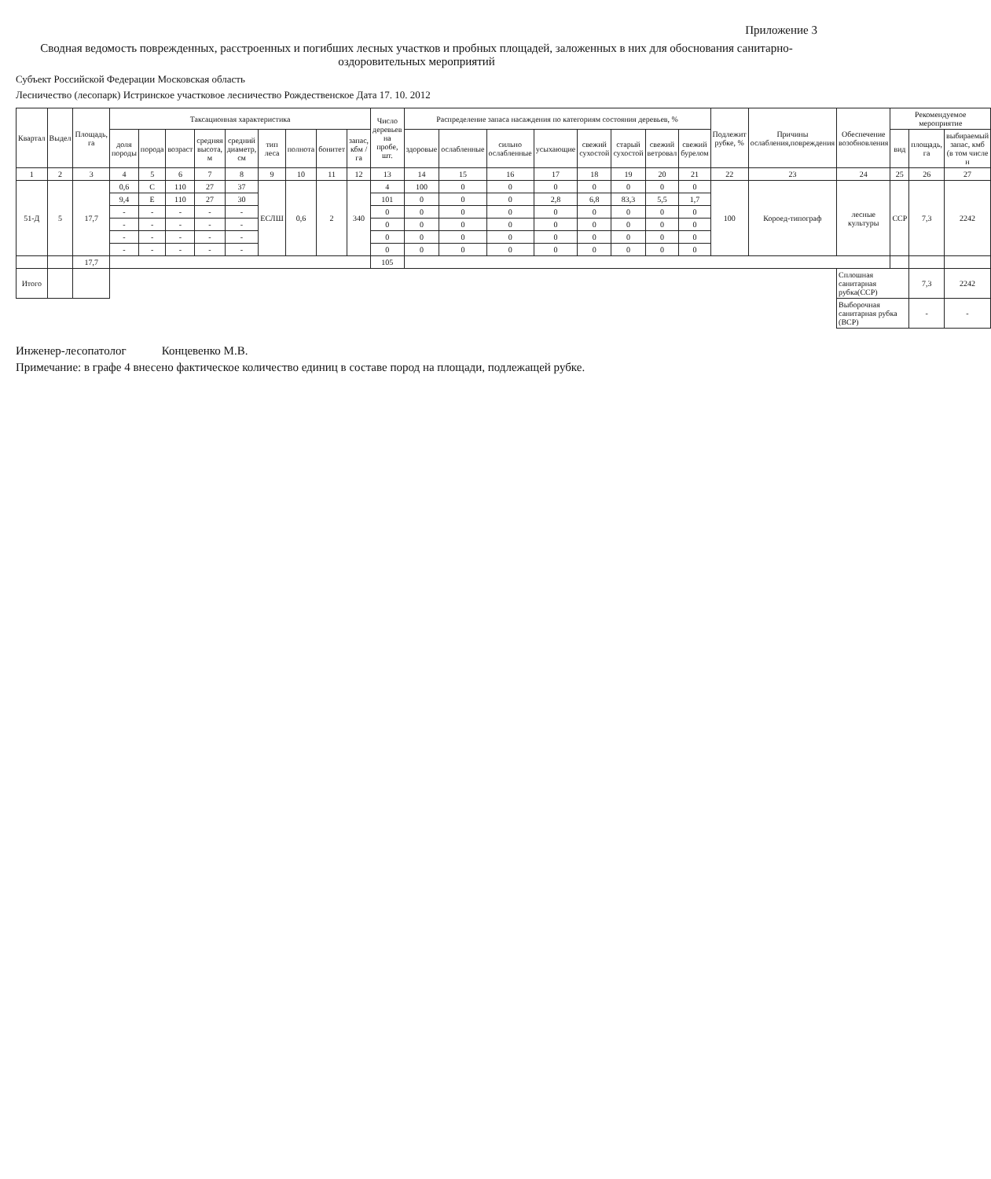Приложение 3
Сводная ведомость поврежденных, расстроенных и погибших лесных участков и пробных площадей, заложенных в них для обоснования санитарно-оздоровительных мероприятий
Субъект Российской Федерации Московская область
Лесничество (лесопарк) Истринское участковое лесничество Рождественское Дата 17. 10. 2012
| Квартал | Выдел | Площадь, га | Таксационная характеристика | | | | | | | | | Число деревьев на пробе, шт. | Распределение запаса насаждения по категориям состояния деревьев, % | | | | | | | | Подлежит рубке, % | Причины ослабления,повреждения | Обеспечение возобновления | Рекомендуемое мероприятие | | |
| --- | --- | --- | --- | --- | --- | --- | --- | --- | --- | --- | --- | --- | --- | --- | --- | --- | --- | --- | --- | --- | --- | --- | --- | --- | --- | --- |
| | | | доля породы | порода | возраст | средняя высота, м | средний диаметр, см | тип леса | полнота | бонитет | запас, кбм /га | | здоровые | ослабленные | сильно ослабленные | усыхающие | свежий сухостой | старый сухостой | свежий ветровал | свежий бурелом | | | | вид | площадь, га | выбираемый запас, кмб (в том числе н |
| 1 | 2 | 3 | 4 | 5 | 6 | 7 | 8 | 9 | 10 | 11 | 12 | 13 | 14 | 15 | 16 | 17 | 18 | 19 | 20 | 21 | 22 | 23 | 24 | 25 | 26 | 27 |
| 51-Д | 5 | 17,7 | 0,6 | С | 110 | 27 | 37 | ЕСЛШ | 0,6 | 2 | 340 | 4 | 100 | 0 | 0 | 0 | 0 | 0 | 0 | 0 | 100 | Короед-типограф | лесные культуры | ССР | 7,3 | 2242 |
| | | | 9,4 | Е | 110 | 27 | 30 | | | | | 101 | 0 | 0 | 0 | 2,8 | 6,8 | 83,3 | 5,5 | 1,7 | | | | | | |
| | | | - | - | - | - | - | | | | | 0 | 0 | 0 | 0 | 0 | 0 | 0 | 0 | 0 | | | | | | |
| | | | - | - | - | - | - | | | | | 0 | 0 | 0 | 0 | 0 | 0 | 0 | 0 | 0 | | | | | | |
| | | | - | - | - | - | - | | | | | 0 | 0 | 0 | 0 | 0 | 0 | 0 | 0 | 0 | | | | | | |
| | | | - | - | - | - | - | | | | | 0 | 0 | 0 | 0 | 0 | 0 | 0 | 0 | 0 | | | | | | |
| | | 17,7 | | | | | | | | | | 105 | | | | | | | | | | | | | | |
| Итого | | | | | | | | | | | | | | | | | | | | | | | Сплошная санитарная рубка(ССР) | | 7,3 | 2242 |
| | | | | | | | | | | | | | | | | | | | | | | | Выборочная санитарная рубка (ВСР) | | - | - |
Инженер-лесопатолог Концевенко М.В.
Примечание: в графе 4 внесено фактическое количество единиц в составе пород на площади, подлежащей рубке.